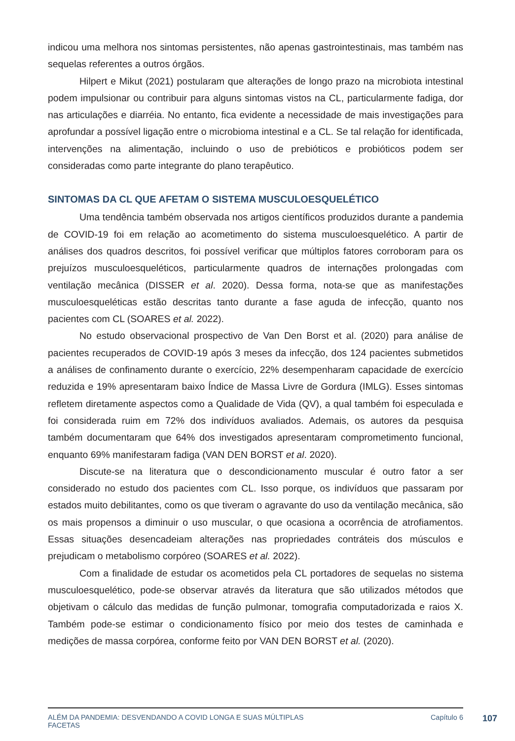indicou uma melhora nos sintomas persistentes, não apenas gastrointestinais, mas também nas sequelas referentes a outros órgãos.
Hilpert e Mikut (2021) postularam que alterações de longo prazo na microbiota intestinal podem impulsionar ou contribuir para alguns sintomas vistos na CL, particularmente fadiga, dor nas articulações e diarréia. No entanto, fica evidente a necessidade de mais investigações para aprofundar a possível ligação entre o microbioma intestinal e a CL. Se tal relação for identificada, intervenções na alimentação, incluindo o uso de prebióticos e probióticos podem ser consideradas como parte integrante do plano terapêutico.
SINTOMAS DA CL QUE AFETAM O SISTEMA MUSCULOESQUELÉTICO
Uma tendência também observada nos artigos científicos produzidos durante a pandemia de COVID-19 foi em relação ao acometimento do sistema musculoesquelético. A partir de análises dos quadros descritos, foi possível verificar que múltiplos fatores corroboram para os prejuízos musculoesqueléticos, particularmente quadros de internações prolongadas com ventilação mecânica (DISSER et al. 2020). Dessa forma, nota-se que as manifestações musculoesqueléticas estão descritas tanto durante a fase aguda de infecção, quanto nos pacientes com CL (SOARES et al. 2022).
No estudo observacional prospectivo de Van Den Borst et al. (2020) para análise de pacientes recuperados de COVID-19 após 3 meses da infecção, dos 124 pacientes submetidos a análises de confinamento durante o exercício, 22% desempenharam capacidade de exercício reduzida e 19% apresentaram baixo Índice de Massa Livre de Gordura (IMLG). Esses sintomas refletem diretamente aspectos como a Qualidade de Vida (QV), a qual também foi especulada e foi considerada ruim em 72% dos indivíduos avaliados. Ademais, os autores da pesquisa também documentaram que 64% dos investigados apresentaram comprometimento funcional, enquanto 69% manifestaram fadiga (VAN DEN BORST et al. 2020).
Discute-se na literatura que o descondicionamento muscular é outro fator a ser considerado no estudo dos pacientes com CL. Isso porque, os indivíduos que passaram por estados muito debilitantes, como os que tiveram o agravante do uso da ventilação mecânica, são os mais propensos a diminuir o uso muscular, o que ocasiona a ocorrência de atrofiamentos. Essas situações desencadeiam alterações nas propriedades contráteis dos músculos e prejudicam o metabolismo corpóreo (SOARES et al. 2022).
Com a finalidade de estudar os acometidos pela CL portadores de sequelas no sistema musculoesquelético, pode-se observar através da literatura que são utilizados métodos que objetivam o cálculo das medidas de função pulmonar, tomografia computadorizada e raios X. Também pode-se estimar o condicionamento físico por meio dos testes de caminhada e medições de massa corpórea, conforme feito por VAN DEN BORST et al. (2020).
ALÉM DA PANDEMIA: DESVENDANDO A COVID LONGA E SUAS MÚLTIPLAS
FACETAS
Capítulo 6
107